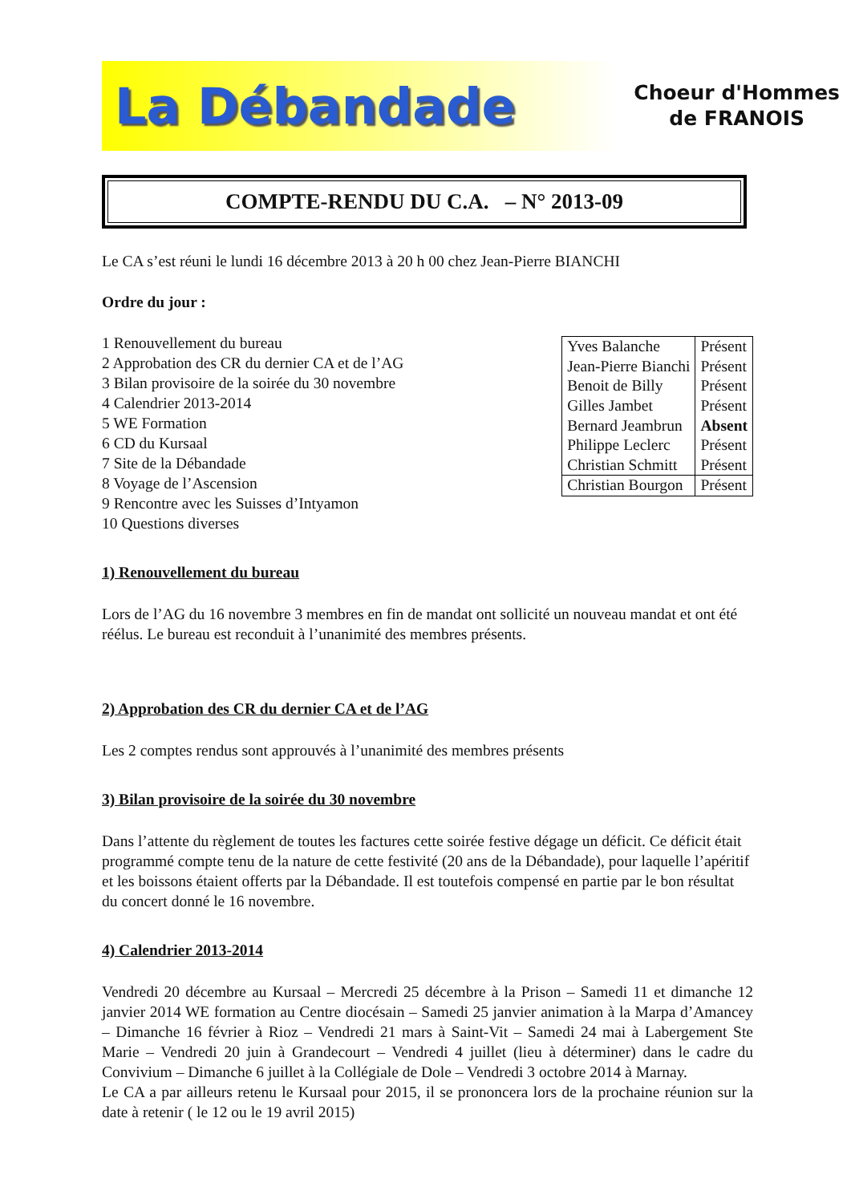La Débandade Choeur d'Hommes
de FRANOIS
COMPTE-RENDU DU C.A. – N° 2013-09
Le CA s’est réuni le lundi 16 décembre 2013 à 20 h 00 chez Jean-Pierre BIANCHI
Ordre du jour :
1 Renouvellement du bureau
2 Approbation des CR du dernier CA et de l’AG
3 Bilan provisoire de la soirée du 30 novembre
4 Calendrier 2013-2014
5 WE Formation
6 CD du Kursaal
7 Site de la Débandade
8 Voyage de l’Ascension
9 Rencontre avec les Suisses d’Intyamon
10 Questions diverses
| Yves Balanche | Présent |
| Jean-Pierre Bianchi | Présent |
| Benoit de Billy | Présent |
| Gilles Jambet | Présent |
| Bernard Jeambrun | Absent |
| Philippe Leclerc | Présent |
| Christian Schmitt | Présent |
| Christian Bourgon | Présent |
1) Renouvellement du bureau
Lors de l’AG du 16 novembre 3 membres en fin de mandat ont sollicité un nouveau mandat et ont été réélus. Le bureau est reconduit à l’unanimité des membres présents.
2) Approbation des CR du dernier CA et de l’AG
Les 2 comptes rendus sont approuvés à l’unanimité des membres présents
3) Bilan provisoire de la soirée du 30 novembre
Dans l’attente du règlement de toutes les factures cette soirée festive dégage un déficit. Ce déficit était programmé compte tenu de la nature de cette festivité (20 ans de la Débandade), pour laquelle l’apéritif et les boissons étaient offerts par la Débandade. Il est toutefois compensé en partie par le bon résultat du concert donné le 16 novembre.
4) Calendrier 2013-2014
Vendredi 20 décembre au Kursaal – Mercredi 25 décembre à la Prison – Samedi 11 et dimanche 12 janvier 2014 WE formation au Centre diocésain – Samedi 25 janvier animation à la Marpa d’Amancey – Dimanche 16 février à Rioz – Vendredi 21 mars à Saint-Vit – Samedi 24 mai à Labergement Ste Marie – Vendredi 20 juin à Grandecourt – Vendredi 4 juillet (lieu à déterminer) dans le cadre du Convivium – Dimanche 6 juillet à la Collégiale de Dole – Vendredi 3 octobre 2014 à Marnay.
Le CA a par ailleurs retenu le Kursaal pour 2015, il se prononcera lors de la prochaine réunion sur la date à retenir ( le 12 ou le 19 avril 2015)